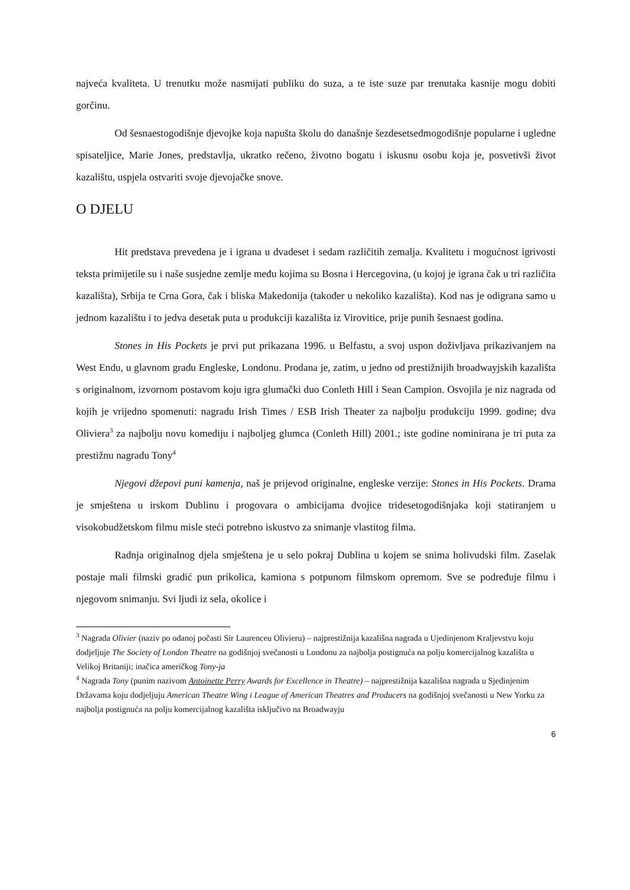najveća kvaliteta. U trenutku može nasmijati publiku do suza, a te iste suze par trenutaka kasnije mogu dobiti gorčinu.
Od šesnaestogodišnje djevojke koja napušta školu do današnje šezdesetsedmogodišnje popularne i ugledne spisateljice, Marie Jones, predstavlja, ukratko rečeno, životno bogatu i iskusnu osobu koja je, posvetivši život kazalištu, uspjela ostvariti svoje djevojačke snove.
O DJELU
Hit predstava prevedena je i igrana u dvadeset i sedam različitih zemalja. Kvalitetu i mogućnost igrivosti teksta primijetile su i naše susjedne zemlje među kojima su Bosna i Hercegovina, (u kojoj je igrana čak u tri različita kazališta), Srbija te Crna Gora, čak i bliska Makedonija (također u nekoliko kazališta). Kod nas je odigrana samo u jednom kazalištu i to jedva desetak puta u produkciji kazališta iz Virovitice, prije punih šesnaest godina.
Stones in His Pockets je prvi put prikazana 1996. u Belfastu, a svoj uspon doživljava prikazivanjem na West Endu, u glavnom gradu Engleske, Londonu. Prodana je, zatim, u jedno od prestižnijih broadwayjskih kazališta s originalnom, izvornom postavom koju igra glumački duo Conleth Hill i Sean Campion. Osvojila je niz nagrada od kojih je vrijedno spomenuti: nagradu Irish Times / ESB Irish Theater za najbolju produkciju 1999. godine; dva Oliviera<sup>3</sup> za najbolju novu komediju i najboljeg glumca (Conleth Hill) 2001.; iste godine nominirana je tri puta za prestižnu nagradu Tony<sup>4</sup>
Njegovi džepovi puni kamenja, naš je prijevod originalne, engleske verzije: Stones in His Pockets. Drama je smještena u irskom Dublinu i progovara o ambicijama dvojice tridesetogodišnjaka koji statiranjem u visokobudžetskom filmu misle steći potrebno iskustvo za snimanje vlastitog filma.
Radnja originalnog djela smještena je u selo pokraj Dublina u kojem se snima holivudski film. Zaselak postaje mali filmski gradić pun prikolica, kamiona s potpunom filmskom opremom. Sve se podređuje filmu i njegovom snimanju. Svi ljudi iz sela, okolice i
<sup>3</sup> Nagrada Olivier (naziv po odanoj počasti Sir Laurenceu Olivieru) – najprestižnija kazališna nagrada u Ujedinjenom Kraljevstvu koju dodjeljuje The Society of London Theatre na godišnjoj svečanosti u Londonu za najbolja postignuća na polju komercijalnog kazališta u Velikoj Britaniji; inačica američkog Tony-ja
<sup>4</sup> Nagrada Tony (punim nazivom Antoinette Perry Awards for Excellence in Theatre) – najprestižnija kazališna nagrada u Sjedinjenim Državama koju dodjeljuju American Theatre Wing i League of American Theatres and Producers na godišnjoj svečanosti u New Yorku za najbolja postignuća na polju komercijalnog kazališta isključivo na Broadwayju
6